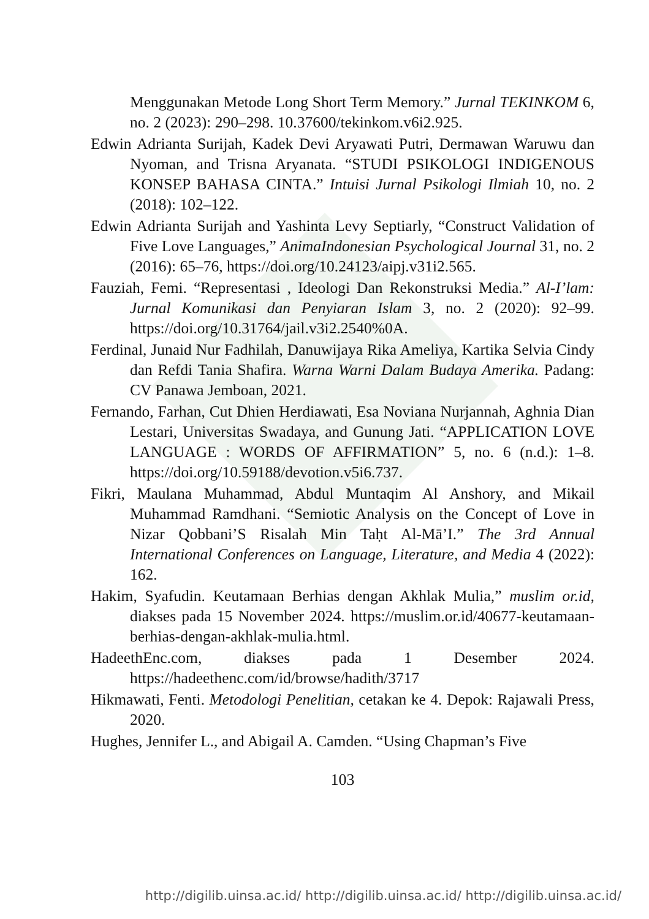Menggunakan Metode Long Short Term Memory.” Jurnal TEKINKOM 6, no. 2 (2023): 290–298. 10.37600/tekinkom.v6i2.925.
Edwin Adrianta Surijah, Kadek Devi Aryawati Putri, Dermawan Waruwu dan Nyoman, and Trisna Aryanata. “STUDI PSIKOLOGI INDIGENOUS KONSEP BAHASA CINTA.” Intuisi Jurnal Psikologi Ilmiah 10, no. 2 (2018): 102–122.
Edwin Adrianta Surijah and Yashinta Levy Septiarly, “Construct Validation of Five Love Languages,” AnimaIndonesian Psychological Journal 31, no. 2 (2016): 65–76, https://doi.org/10.24123/aipj.v31i2.565.
Fauziah, Femi. “Representasi , Ideologi Dan Rekonstruksi Media.” Al-I’lam: Jurnal Komunikasi dan Penyiaran Islam 3, no. 2 (2020): 92–99. https://doi.org/10.31764/jail.v3i2.2540%0A.
Ferdinal, Junaid Nur Fadhilah, Danuwijaya Rika Ameliya, Kartika Selvia Cindy dan Refdi Tania Shafira. Warna Warni Dalam Budaya Amerika. Padang: CV Panawa Jemboan, 2021.
Fernando, Farhan, Cut Dhien Herdiawati, Esa Noviana Nurjannah, Aghnia Dian Lestari, Universitas Swadaya, and Gunung Jati. “APPLICATION LOVE LANGUAGE : WORDS OF AFFIRMATION” 5, no. 6 (n.d.): 1–8. https://doi.org/10.59188/devotion.v5i6.737.
Fikri, Maulana Muhammad, Abdul Muntaqim Al Anshory, and Mikail Muhammad Ramdhani. “Semiotic Analysis on the Concept of Love in Nizar Qobbani’S Risalah Min Taḥt Al-Mā’I.” The 3rd Annual International Conferences on Language, Literature, and Media 4 (2022): 162.
Hakim, Syafudin. Keutamaan Berhias dengan Akhlak Mulia,” muslim or.id, diakses pada 15 November 2024. https://muslim.or.id/40677-keutamaan-berhias-dengan-akhlak-mulia.html.
HadeethEnc.com, diakses pada 1 Desember 2024. https://hadeethenc.com/id/browse/hadith/3717
Hikmawati, Fenti. Metodologi Penelitian, cetakan ke 4. Depok: Rajawali Press, 2020.
Hughes, Jennifer L., and Abigail A. Camden. “Using Chapman’s Five
103
http://digilib.uinsa.ac.id/ http://digilib.uinsa.ac.id/ http://digilib.uinsa.ac.id/